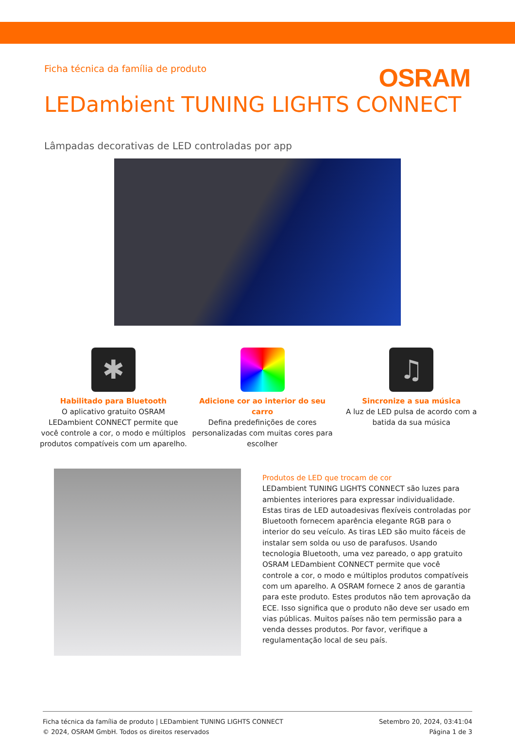Ficha técnica da família de produto
OSRAM
LEDambient TUNING LIGHTS CONNECT
Lâmpadas decorativas de LED controladas por app
✱
Habilitado para Bluetooth
O aplicativo gratuito OSRAM LEDambient CONNECT permite que você controle a cor, o modo e múltiplos produtos compatíveis com um aparelho.
Adicione cor ao interior do seu carro
Defina predefinições de cores personalizadas com muitas cores para escolher
♫
Sincronize a sua música
A luz de LED pulsa de acordo com a batida da sua música
Produtos de LED que trocam de cor
LEDambient TUNING LIGHTS CONNECT são luzes para ambientes interiores para expressar individualidade. Estas tiras de LED autoadesivas flexíveis controladas por Bluetooth fornecem aparência elegante RGB para o interior do seu veículo. As tiras LED são muito fáceis de instalar sem solda ou uso de parafusos. Usando tecnologia Bluetooth, uma vez pareado, o app gratuito OSRAM LEDambient CONNECT permite que você controle a cor, o modo e múltiplos produtos compatíveis com um aparelho. A OSRAM fornece 2 anos de garantia para este produto. Estes produtos não tem aprovação da ECE. Isso significa que o produto não deve ser usado em vias públicas. Muitos países não tem permissão para a venda desses produtos. Por favor, verifique a regulamentação local de seu país.
Ficha técnica da família de produto | LEDambient TUNING LIGHTS CONNECT
© 2024, OSRAM GmbH. Todos os direitos reservados
Setembro 20, 2024, 03:41:04
Página 1 de 3